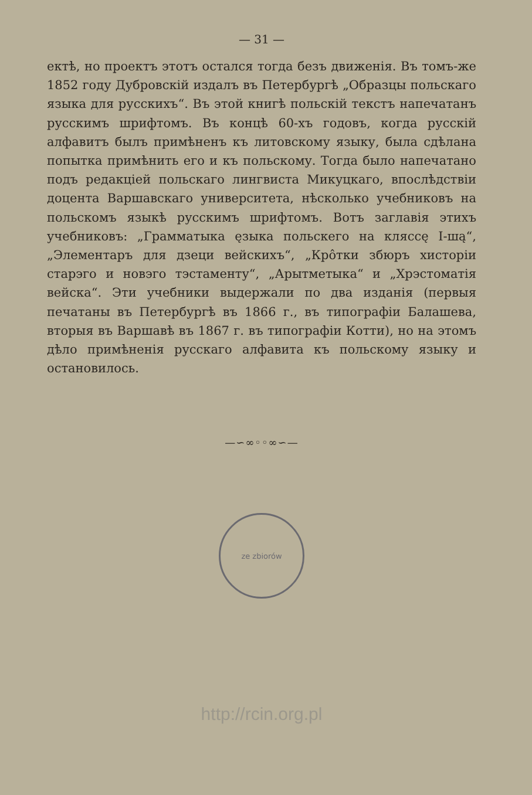— 31 —
ектѣ, но проектъ этотъ остался тогда безъ движенія. Въ томъ-же 1852 году Дубровскій издалъ въ Петербургѣ „Образцы польскаго языка для русскихъ“. Въ этой книгѣ польскій текстъ напечатанъ русскимъ шрифтомъ. Въ концѣ 60-хъ годовъ, когда русскій алфавитъ былъ примѣненъ къ литовскому языку, была сдѣлана попытка примѣнить его и къ польскому. Тогда было напечатано подъ редакціей польскаго лингвиста Микуцкаго, впослѣдствіи доцента Варшавскаго университета, нѣсколько учебниковъ на польскомъ языкѣ русскимъ шрифтомъ. Вотъ заглавія этихъ учебниковъ: „Грамматыка ęзыка польскего на кляссę І-шą“, „Элементаръ для дзеци вейскихъ“, „Кро̂тки збюръ хисторіи старэго и новэго тэстаменту“, „Арытметыка“ и „Хрэстоматія вейска“. Эти учебники выдержали по два изданія (первыя печатаны въ Петербургѣ въ 1866 г., въ типографіи Балашева, вторыя въ Варшавѣ въ 1867 г. въ типографіи Котти), но на этомъ дѣло примѣненія русскаго алфавита къ польскому языку и остановилось.
—∽∞◦◦∞∽—
ze zbiorów
http://rcin.org.pl